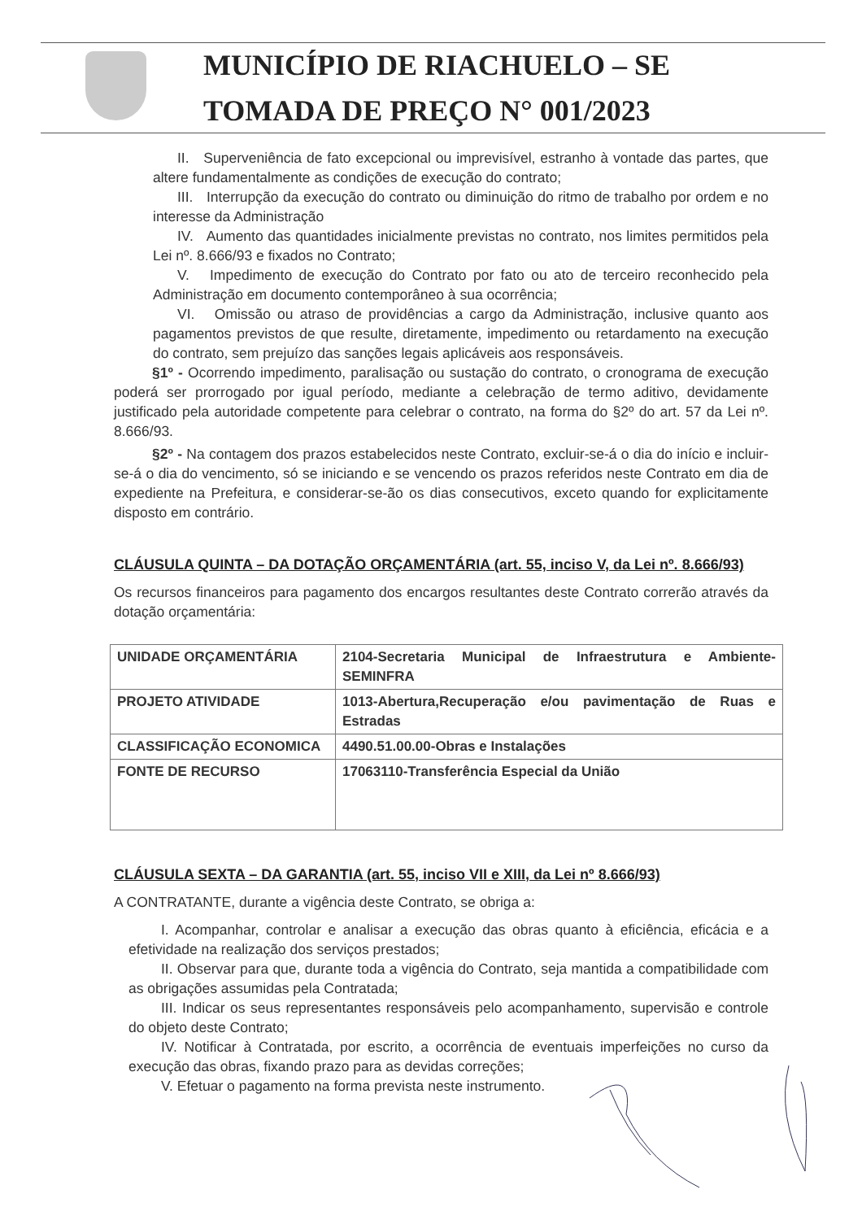MUNICÍPIO DE RIACHUELO – SE
TOMADA DE PREÇO N° 001/2023
II. Superveniência de fato excepcional ou imprevisível, estranho à vontade das partes, que altere fundamentalmente as condições de execução do contrato;
III. Interrupção da execução do contrato ou diminuição do ritmo de trabalho por ordem e no interesse da Administração
IV. Aumento das quantidades inicialmente previstas no contrato, nos limites permitidos pela Lei nº. 8.666/93 e fixados no Contrato;
V. Impedimento de execução do Contrato por fato ou ato de terceiro reconhecido pela Administração em documento contemporâneo à sua ocorrência;
VI. Omissão ou atraso de providências a cargo da Administração, inclusive quanto aos pagamentos previstos de que resulte, diretamente, impedimento ou retardamento na execução do contrato, sem prejuízo das sanções legais aplicáveis aos responsáveis.
§1º - Ocorrendo impedimento, paralisação ou sustação do contrato, o cronograma de execução poderá ser prorrogado por igual período, mediante a celebração de termo aditivo, devidamente justificado pela autoridade competente para celebrar o contrato, na forma do §2º do art. 57 da Lei nº. 8.666/93.
§2º - Na contagem dos prazos estabelecidos neste Contrato, excluir-se-á o dia do início e incluir-se-á o dia do vencimento, só se iniciando e se vencendo os prazos referidos neste Contrato em dia de expediente na Prefeitura, e considerar-se-ão os dias consecutivos, exceto quando for explicitamente disposto em contrário.
CLÁUSULA QUINTA – DA DOTAÇÃO ORÇAMENTÁRIA (art. 55, inciso V, da Lei nº. 8.666/93)
Os recursos financeiros para pagamento dos encargos resultantes deste Contrato correrão através da dotação orçamentária:
| UNIDADE ORÇAMENTÁRIA | 2104-Secretaria Municipal de Infraestrutura e Ambiente-SEMINFRA |
| PROJETO ATIVIDADE | 1013-Abertura,Recuperação e/ou pavimentação de Ruas e Estradas |
| CLASSIFICAÇÃO ECONOMICA | 4490.51.00.00-Obras e Instalações |
| FONTE DE RECURSO | 17063110-Transferência Especial da União |
CLÁUSULA SEXTA – DA GARANTIA (art. 55, inciso VII e XIII, da Lei nº 8.666/93)
A CONTRATANTE, durante a vigência deste Contrato, se obriga a:
I. Acompanhar, controlar e analisar a execução das obras quanto à eficiência, eficácia e a efetividade na realização dos serviços prestados;
II. Observar para que, durante toda a vigência do Contrato, seja mantida a compatibilidade com as obrigações assumidas pela Contratada;
III. Indicar os seus representantes responsáveis pelo acompanhamento, supervisão e controle do objeto deste Contrato;
IV. Notificar à Contratada, por escrito, a ocorrência de eventuais imperfeições no curso da execução das obras, fixando prazo para as devidas correções;
V. Efetuar o pagamento na forma prevista neste instrumento.